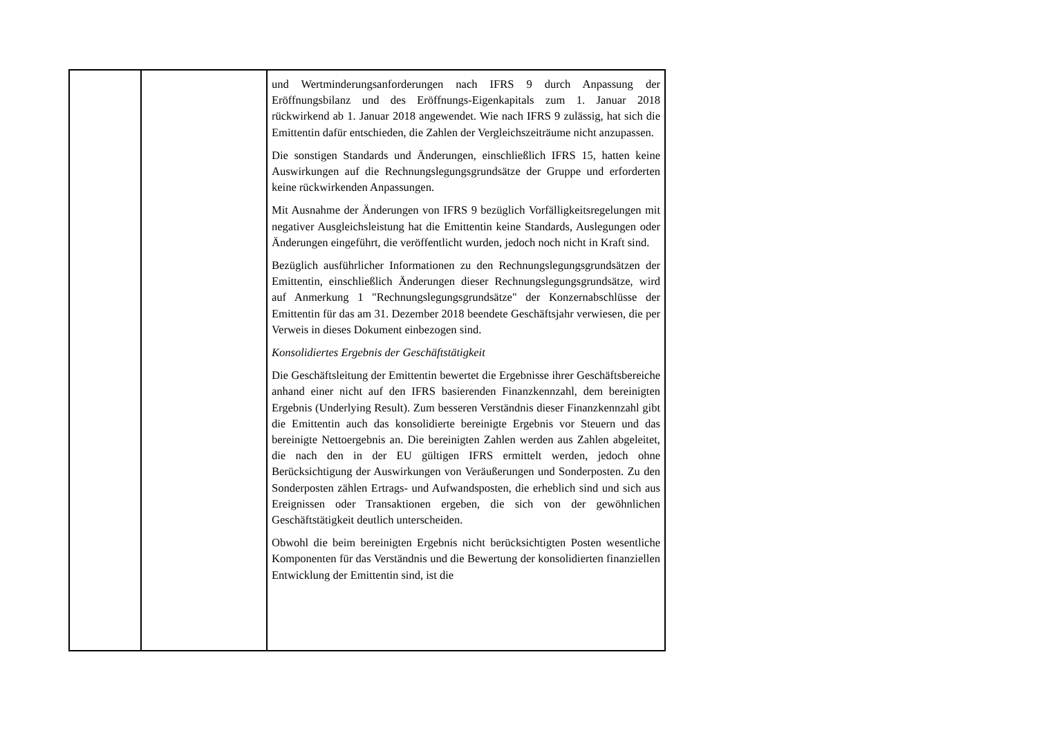| | | und Wertminderungsanforderungen nach IFRS 9 durch Anpassung der Eröffnungsbilanz und des Eröffnungs-Eigenkapitals zum 1. Januar 2018 rückwirkend ab 1. Januar 2018 angewendet. Wie nach IFRS 9 zulässig, hat sich die Emittentin dafür entschieden, die Zahlen der Vergleichszeiträume nicht anzupassen. Die sonstigen Standards und Änderungen, einschließlich IFRS 15, hatten keine Auswirkungen auf die Rechnungslegungsgrundsätze der Gruppe und erforderten keine rückwirkenden Anpassungen. Mit Ausnahme der Änderungen von IFRS 9 bezüglich Vorfälligkeitsregelungen mit negativer Ausgleichsleistung hat die Emittentin keine Standards, Auslegungen oder Änderungen eingeführt, die veröffentlicht wurden, jedoch noch nicht in Kraft sind. Bezüglich ausführlicher Informationen zu den Rechnungslegungsgrundsätzen der Emittentin, einschließlich Änderungen dieser Rechnungslegungsgrundsätze, wird auf Anmerkung 1 "Rechnungslegungsgrundsätze" der Konzernabschlüsse der Emittentin für das am 31. Dezember 2018 beendete Geschäftsjahr verwiesen, die per Verweis in dieses Dokument einbezogen sind. Konsolidiertes Ergebnis der Geschäftstätigkeit Die Geschäftsleitung der Emittentin bewertet die Ergebnisse ihrer Geschäftsbereiche anhand einer nicht auf den IFRS basierenden Finanzkennzahl, dem bereinigten Ergebnis (Underlying Result). Zum besseren Verständnis dieser Finanzkennzahl gibt die Emittentin auch das konsolidierte bereinigte Ergebnis vor Steuern und das bereinigte Nettoergebnis an. Die bereinigten Zahlen werden aus Zahlen abgeleitet, die nach den in der EU gültigen IFRS ermittelt werden, jedoch ohne Berücksichtigung der Auswirkungen von Veräußerungen und Sonderposten. Zu den Sonderposten zählen Ertrags- und Aufwandsposten, die erheblich sind und sich aus Ereignissen oder Transaktionen ergeben, die sich von der gewöhnlichen Geschäftstätigkeit deutlich unterscheiden. Obwohl die beim bereinigten Ergebnis nicht berücksichtigten Posten wesentliche Komponenten für das Verständnis und die Bewertung der konsolidierten finanziellen Entwicklung der Emittentin sind, ist die |